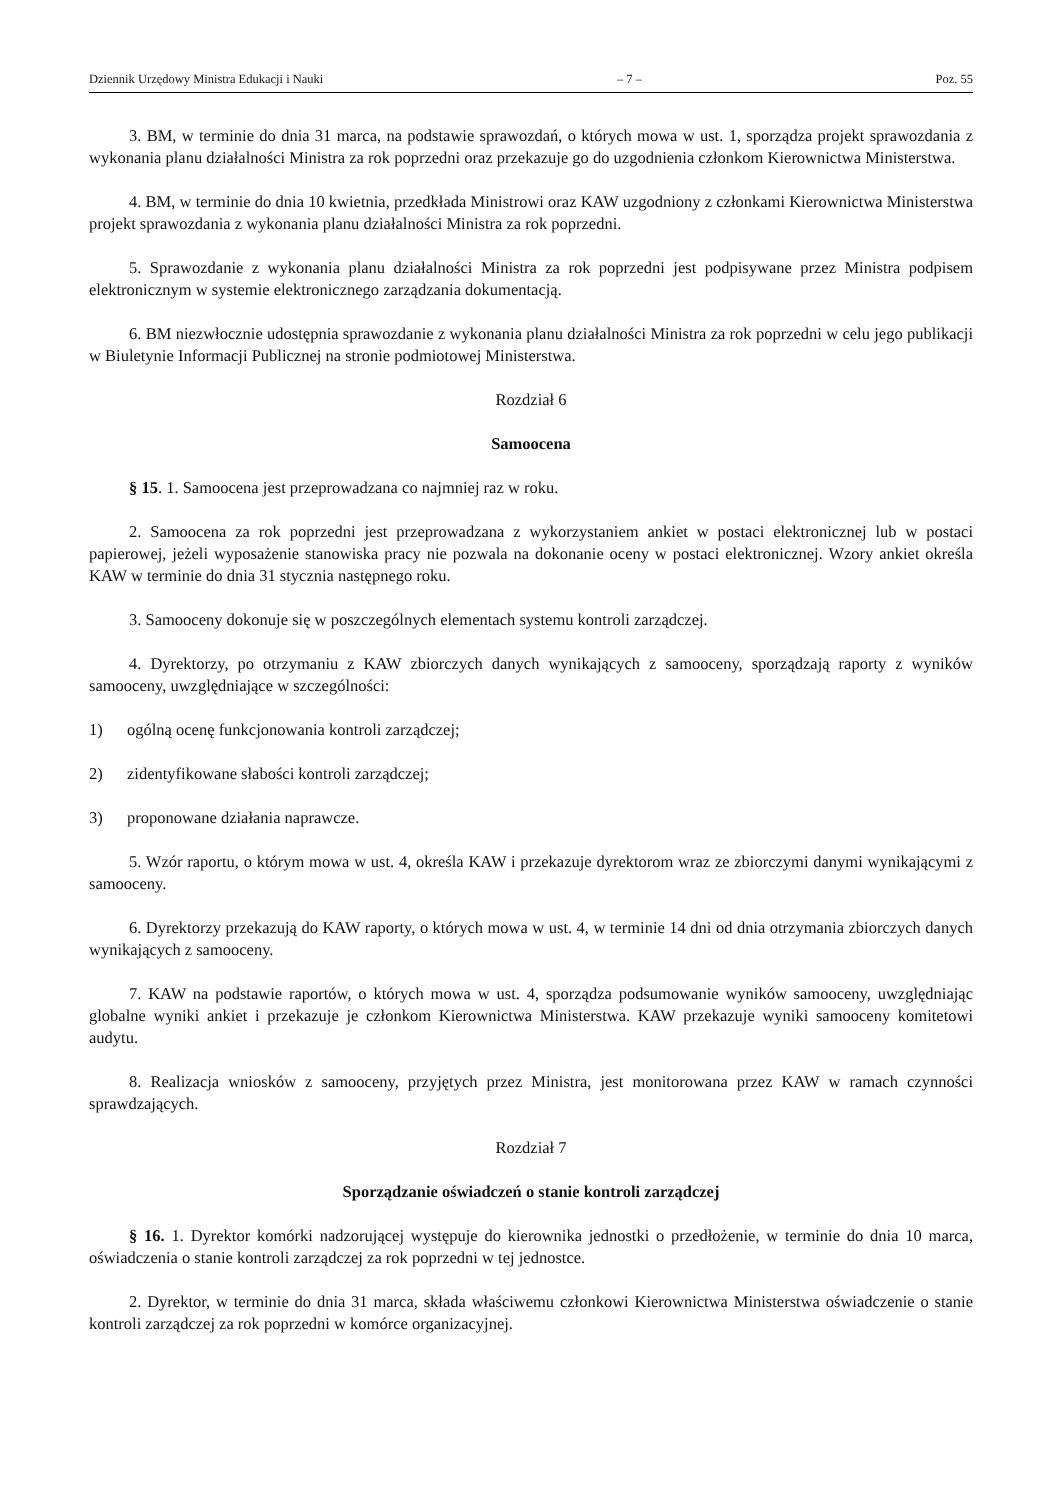Dziennik Urzędowy Ministra Edukacji i Nauki – 7 – Poz. 55
3. BM, w terminie do dnia 31 marca, na podstawie sprawozdań, o których mowa w ust. 1, sporządza projekt sprawozdania z wykonania planu działalności Ministra za rok poprzedni oraz przekazuje go do uzgodnienia członkom Kierownictwa Ministerstwa.
4. BM, w terminie do dnia 10 kwietnia, przedkłada Ministrowi oraz KAW uzgodniony z członkami Kierownictwa Ministerstwa projekt sprawozdania z wykonania planu działalności Ministra za rok poprzedni.
5. Sprawozdanie z wykonania planu działalności Ministra za rok poprzedni jest podpisywane przez Ministra podpisem elektronicznym w systemie elektronicznego zarządzania dokumentacją.
6. BM niezwłocznie udostępnia sprawozdanie z wykonania planu działalności Ministra za rok poprzedni w celu jego publikacji w Biuletynie Informacji Publicznej na stronie podmiotowej Ministerstwa.
Rozdział 6
Samoocena
§ 15. 1. Samoocena jest przeprowadzana co najmniej raz w roku.
2. Samoocena za rok poprzedni jest przeprowadzana z wykorzystaniem ankiet w postaci elektronicznej lub w postaci papierowej, jeżeli wyposażenie stanowiska pracy nie pozwala na dokonanie oceny w postaci elektronicznej. Wzory ankiet określa KAW w terminie do dnia 31 stycznia następnego roku.
3. Samooceny dokonuje się w poszczególnych elementach systemu kontroli zarządczej.
4. Dyrektorzy, po otrzymaniu z KAW zbiorczych danych wynikających z samooceny, sporządzają raporty z wyników samooceny, uwzględniające w szczególności:
1) ogólną ocenę funkcjonowania kontroli zarządczej;
2) zidentyfikowane słabości kontroli zarządczej;
3) proponowane działania naprawcze.
5. Wzór raportu, o którym mowa w ust. 4, określa KAW i przekazuje dyrektorom wraz ze zbiorczymi danymi wynikającymi z samooceny.
6. Dyrektorzy przekazują do KAW raporty, o których mowa w ust. 4, w terminie 14 dni od dnia otrzymania zbiorczych danych wynikających z samooceny.
7. KAW na podstawie raportów, o których mowa w ust. 4, sporządza podsumowanie wyników samooceny, uwzględniając globalne wyniki ankiet i przekazuje je członkom Kierownictwa Ministerstwa. KAW przekazuje wyniki samooceny komitetowi audytu.
8. Realizacja wniosków z samooceny, przyjętych przez Ministra, jest monitorowana przez KAW w ramach czynności sprawdzających.
Rozdział 7
Sporządzanie oświadczeń o stanie kontroli zarządczej
§ 16. 1. Dyrektor komórki nadzorującej występuje do kierownika jednostki o przedłożenie, w terminie do dnia 10 marca, oświadczenia o stanie kontroli zarządczej za rok poprzedni w tej jednostce.
2. Dyrektor, w terminie do dnia 31 marca, składa właściwemu członkowi Kierownictwa Ministerstwa oświadczenie o stanie kontroli zarządczej za rok poprzedni w komórce organizacyjnej.